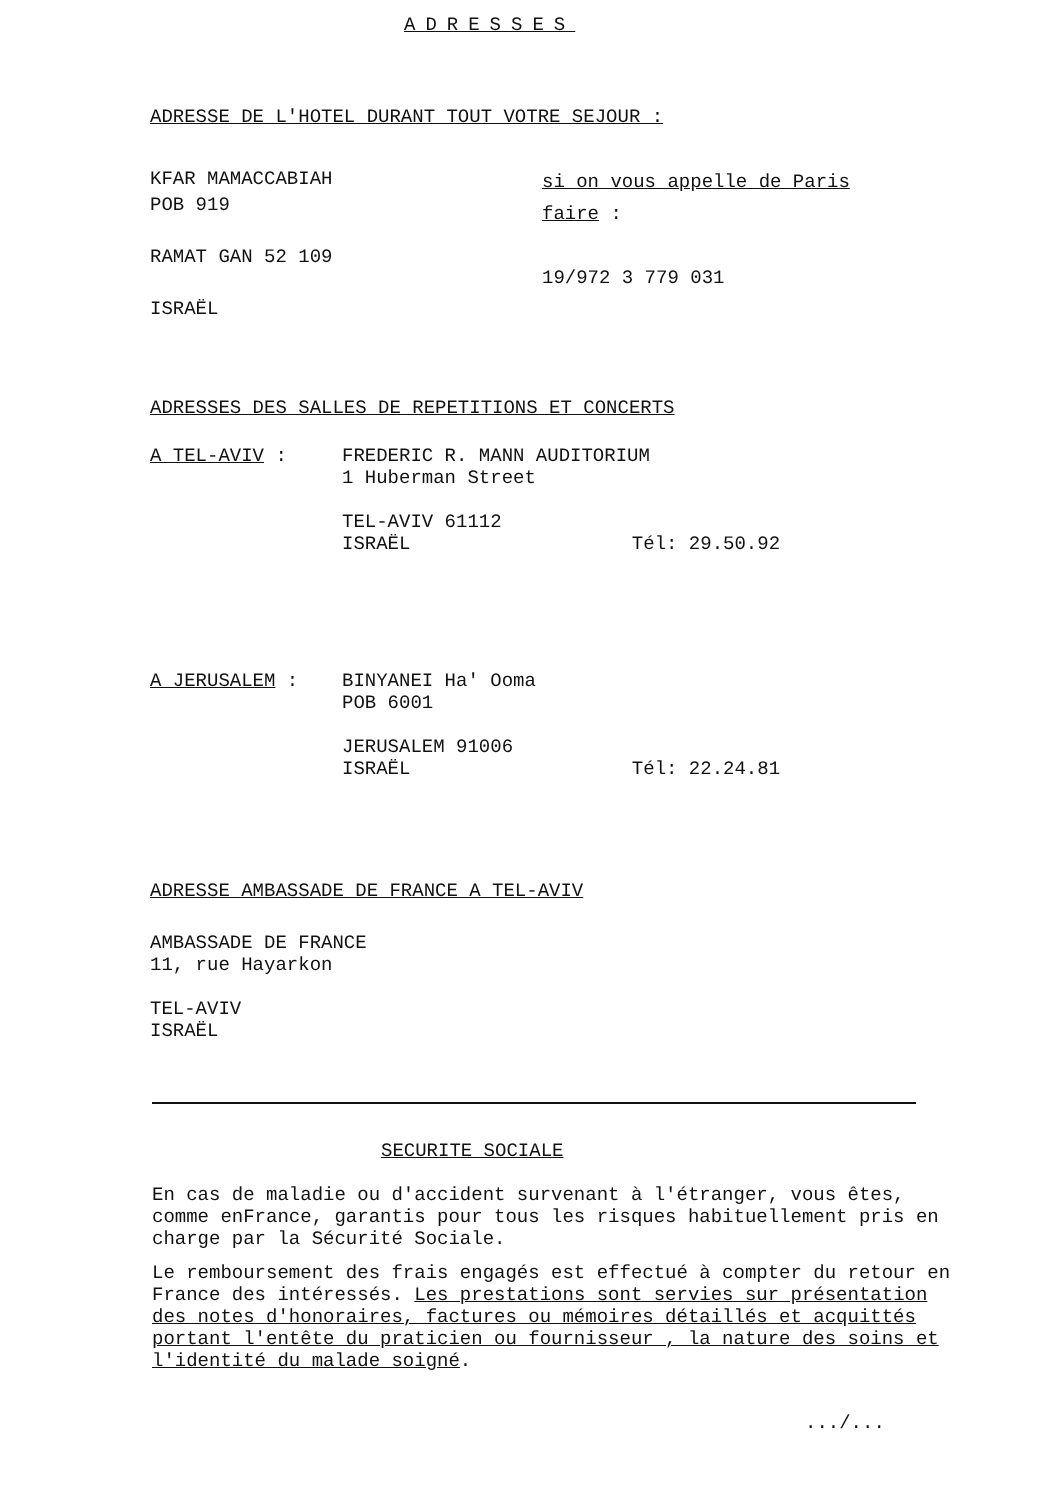ADRESSES
ADRESSE DE L'HOTEL DURANT TOUT VOTRE SEJOUR :
KFAR MAMACCABIAH
POB 919
RAMAT GAN 52 109
ISRAËL
si on vous appelle de Paris
faire :
19/972 3 779 031
ADRESSES DES SALLES DE REPETITIONS ET CONCERTS
A TEL-AVIV :
FREDERIC R. MANN AUDITORIUM
1 Huberman Street
TEL-AVIV 61112
ISRAËL Tél: 29.50.92
A JERUSALEM :
BINYANEI Ha' Ooma
POB 6001
JERUSALEM 91006
ISRAËL Tél: 22.24.81
ADRESSE AMBASSADE DE FRANCE A TEL-AVIV
AMBASSADE DE FRANCE
11, rue Hayarkon
TEL-AVIV
ISRAËL
SECURITE SOCIALE
En cas de maladie ou d'accident survenant à l'étranger, vous êtes, comme enFrance, garantis pour tous les risques habituellement pris en charge par la Sécurité Sociale.
Le remboursement des frais engagés est effectué à compter du retour en France des intéressés. Les prestations sont servies sur présentation des notes d'honoraires, factures ou mémoires détaillés et acquittés portant l'entête du praticien ou fournisseur , la nature des soins et l'identité du malade soigné.
.../...